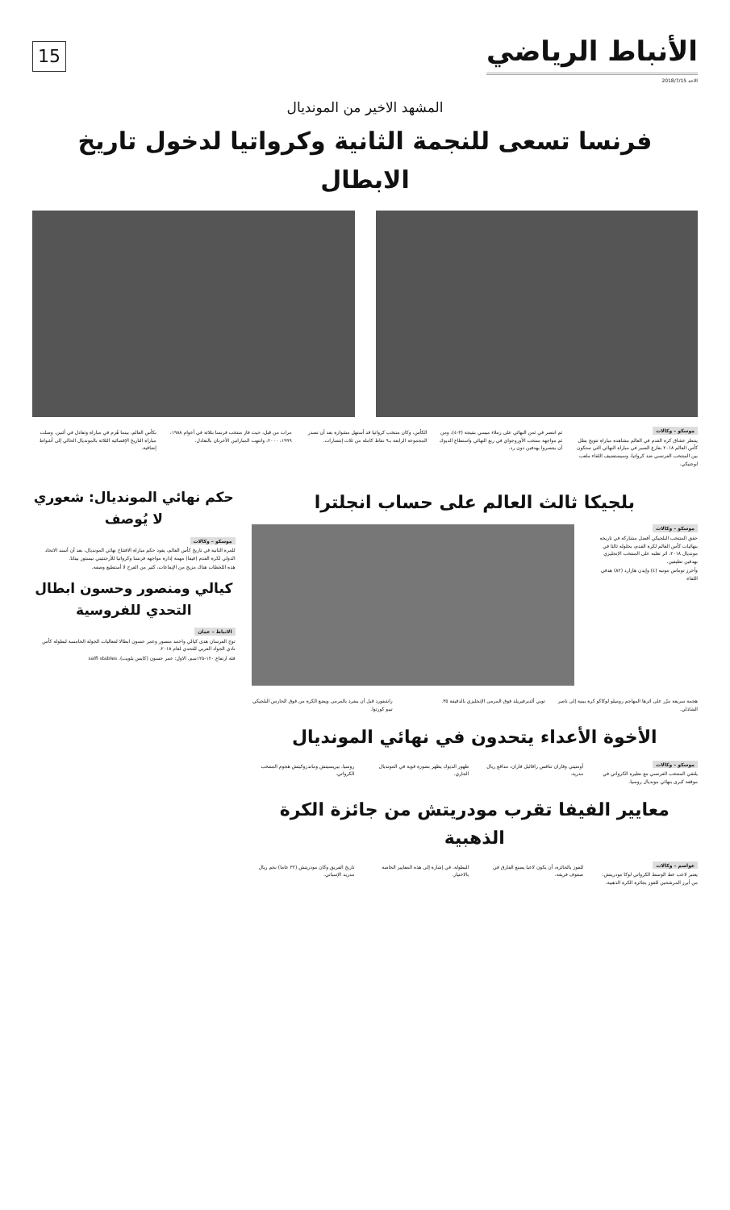الأنباط الرياضي
الاحد 2018/7/15
15
المشهد الاخير من المونديال
فرنسا تسعى للنجمة الثانية وكرواتيا لدخول تاريخ الابطال
موسكو – وكالات
ينتظر عشاق كرة القدم في العالم مشاهدة مباراة تتويج بطل كأس العالم ٢٠١٨ بفارغ الصبر في مباراة النهائي التي ستكون بين المنتخب الفرنسي ضد كرواتيا، وسيستضيف اللقاء ملعب لوجنيكي.
ثم انتصر في ثمن النهائي على زملاء ميسي بنتيجة (٣-٤)، ومن ثم مواجهة منتخب الأوروجواي في ربع النهائي واستطاع الديوك أن ينتصروا بهدفين دون رد.
الكأس، وكان منتخب كرواتيا قد أستهل مشوارة بعد أن تصدر المجموعة الرابعة بـ٩ نقاط كاملة من ثلاث إنتصارات.
مرات من قبل، حيث فاز منتخب فرنسا بثلاثة في أعوام ١٩٨٨، ١٩٩٩، ٢٠٠٠، وانتهت المباراتين الأخرتان بالتعادل.
بكأس العالم، بينما هُزم في مباراة وتعادل في أثنين. وصلت مباراة التاريخ الإقصائية الثلاثة بالمونديال الحالي إلى أشواط إضافية.
بلجيكا ثالث العالم على حساب انجلترا
موسكو – وكالات
حقق المنتخب البلجيكي أفضل مشاركة في تاريخه بنهائيات كأس العالم لكرة القدم، بحلوله ثالثا في مونديال ٢٠١٨، اثر تغلبه على المنتخب الإنجليزي بهدفين نظيفين.
وأحرز توماس مونيه (٤) وإيدن هازارد (٨٢) هدفي اللقاء.
هجمة سريعة مرّر على اثرها المهاجم روميلو لوكاكو كرة بينية إلى ناصر الشاذلي.
توبي ألديرفيريلد فوق المرمى الإنجليزي بالدقيقة ٣٥.
راشفورد قبل أن ينفرد بالمرمى ويضع الكرة من فوق الحارس البلجيكي تيبو كورتوا.
الأخوة الأعداء يتحدون في نهائي المونديال
موسكو – وكالات
يلتقي المنتخب الفرنسي مع نظيره الكرواتي في موقعة كبرى بنهائي مونديال روسيا.
أومتيتي وفاران تنافس رافائيل فاران، مدافع ريال مدريد.
ظهور الديوك يظهر بصورة قوية في المونديال الجاري.
روسيا. بيريسيتش وماندزوكيتش هجوم المنتخب الكرواتي.
معايير الفيفا تقرب مودريتش من جائزة الكرة الذهبية
عواصم – وكالات
يعتبر لاعب خط الوسط الكرواتي لوكا مودريتش، من أبرز المرشحين للفوز بجائزة الكرة الذهبية.
للفوز بالجائزة، أن يكون لاعبا يصنع الفارق في صفوف فريقه.
البطولة. في إشارة إلى هذه المعايير الخاصة بالاختيار.
تاريخ الفريق وكان مودريتش (٣٢ عاما) نجم ريال مدريد الإسباني.
حكم نهائي المونديال: شعوري لا يُوصف
موسكو – وكالات
للمرة الثانية في تاريخ كأس العالم، يقود حكم مباراة الافتتاح نهائي المونديال، بعد أن أسند الاتحاد الدولي لكرة القدم (فيفا) مهمة إدارة مواجهة فرنسا وكرواتيا للأرجنتيني نيستور بيتانا.
هذه اللحظات هناك مزيج من الإيفاعات، كثير من الفرح لا أستطيع وصفه.
كيالي ومنصور وحسون ابطال التحدي للفروسية
الانباط – عمان
توج الفرسان هدى كيالي واحمد منصور وعمر حسون ابطالا لفعاليات الجولة الخامسة لبطولة كأس نادي الجواد العربي للتحدي لعام ٢٠١٨.
فئة ارتفاع ١٢٠-١٢٥سم. الاول: عمر حسون (كابس بلويت). salfi stables